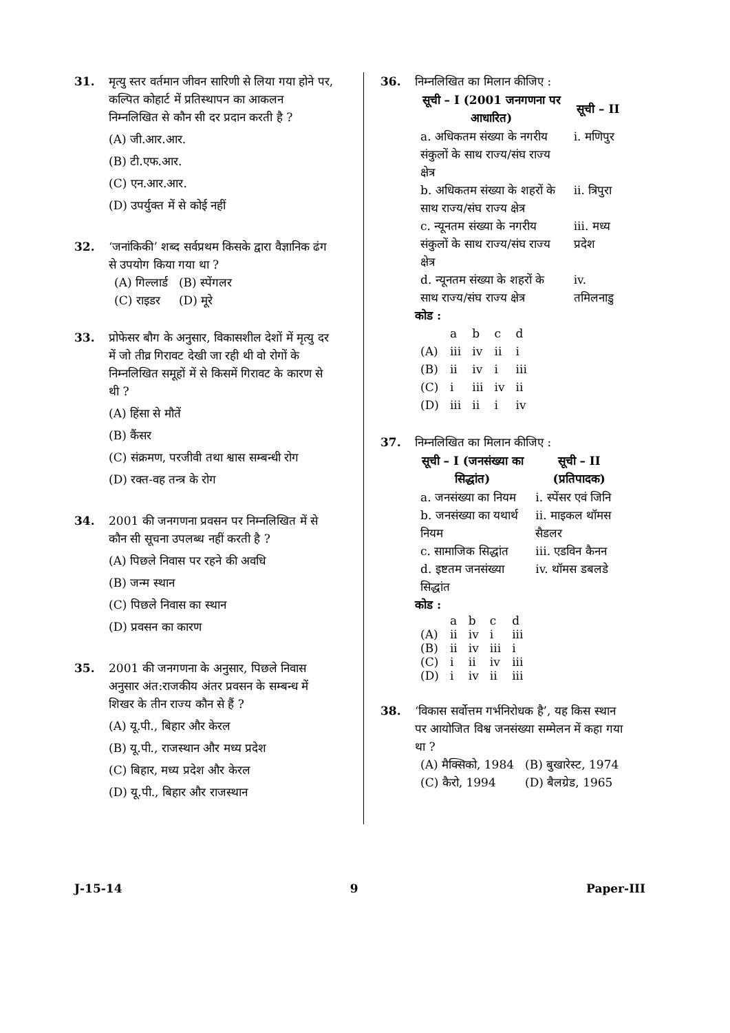31. मृत्यु स्तर वर्तमान जीवन सारिणी से लिया गया होने पर, कल्पित कोहार्ट में प्रतिस्थापन का आकलन निम्नलिखित से कौन सी दर प्रदान करती है ?
(A) जी.आर.आर.
(B) टी.एफ.आर.
(C) एन.आर.आर.
(D) उपर्युक्त में से कोई नहीं
32. ‘जनांकिकी’ शब्द सर्वप्रथम किसके द्वारा वैज्ञानिक ढंग से उपयोग किया गया था ?
| (A) गिल्लार्ड | (B) स्पेंगलर |
| (C) राइडर | (D) मूरे |
33. प्रोफेसर बौग के अनुसार, विकासशील देशों में मृत्यु दर में जो तीव्र गिरावट देखी जा रही थी वो रोगों के निम्नलिखित समूहों में से किसमें गिरावट के कारण से थी ?
(A) हिंसा से मौतें
(B) कैंसर
(C) संक्रमण, परजीवी तथा श्वास सम्बन्धी रोग
(D) रक्त-वह तन्त्र के रोग
34. 2001 की जनगणना प्रवसन पर निम्नलिखित में से कौन सी सूचना उपलब्ध नहीं करती है ?
(A) पिछले निवास पर रहने की अवधि
(B) जन्म स्थान
(C) पिछले निवास का स्थान
(D) प्रवसन का कारण
35. 2001 की जनगणना के अनुसार, पिछले निवास अनुसार अंत:राजकीय अंतर प्रवसन के सम्बन्ध में शिखर के तीन राज्य कौन से हैं ?
(A) यू.पी., बिहार और केरल
(B) यू.पी., राजस्थान और मध्य प्रदेश
(C) बिहार, मध्य प्रदेश और केरल
(D) यू.पी., बिहार और राजस्थान
36. निम्नलिखित का मिलान कीजिए :
| सूची – I (2001 जनगणना पर आधारित) | सूची – II |
| --- | --- |
| a. अधिकतम संख्या के नगरीय संकुलों के साथ राज्य/संघ राज्य क्षेत्र | i. मणिपुर |
| b. अधिकतम संख्या के शहरों के साथ राज्य/संघ राज्य क्षेत्र | ii. त्रिपुरा |
| c. न्यूनतम संख्या के नगरीय संकुलों के साथ राज्य/संघ राज्य क्षेत्र | iii. मध्य प्रदेश |
| d. न्यूनतम संख्या के शहरों के साथ राज्य/संघ राज्य क्षेत्र | iv. तमिलनाडु |
कोड :
| | a | b | c | d |
| (A) | iii | iv | ii | i |
| (B) | ii | iv | i | iii |
| (C) | i | iii | iv | ii |
| (D) | iii | ii | i | iv |
37. निम्नलिखित का मिलान कीजिए :
| सूची – I (जनसंख्या का सिद्धांत) | सूची – II (प्रतिपादक) |
| --- | --- |
| a. जनसंख्या का नियम | i. स्पेंसर एवं जिनि |
| b. जनसंख्या का यथार्थ नियम | ii. माइकल थॉमस सैडलर |
| c. सामाजिक सिद्धांत | iii. एडविन कैनन |
| d. इष्टतम जनसंख्या सिद्धांत | iv. थॉमस डबलडे |
कोड :
| | a | b | c | d |
| (A) | ii | iv | i | iii |
| (B) | ii | iv | iii | i |
| (C) | i | ii | iv | iii |
| (D) | i | iv | ii | iii |
38. ‘विकास सर्वोत्तम गर्भनिरोधक है’, यह किस स्थान पर आयोजित विश्व जनसंख्या सम्मेलन में कहा गया था ?
| (A) मैक्सिको, 1984 | (B) बुखारेस्ट, 1974 |
| (C) कैरो, 1994 | (D) बैलग्रेड, 1965 |
J-15-14 9 Paper-III